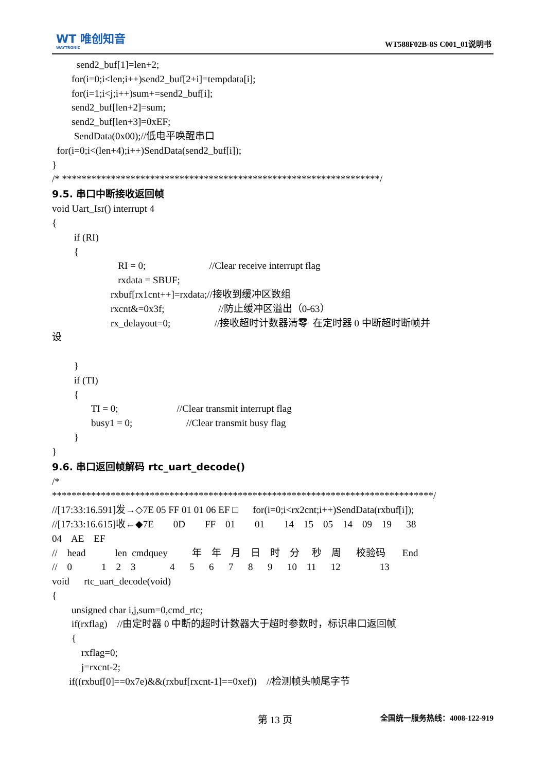WT 唯创知音
WAYTRONIC
WT588F02B-8S C001_01说明书
send2_buf[1]=len+2;
for(i=0;i<len;i++)send2_buf[2+i]=tempdata[i];
for(i=1;i<j;i++)sum+=send2_buf[i];
send2_buf[len+2]=sum;
send2_buf[len+3]=0xEF;
SendData(0x00);//低电平唤醒串口
for(i=0;i<(len+4);i++)SendData(send2_buf[i]);
}
/* *****************************************************************/
9.5. 串口中断接收返回帧
void Uart_Isr() interrupt 4
{
if (RI)
{
RI = 0; //Clear receive interrupt flag
rxdata = SBUF;
rxbuf[rx1cnt++]=rxdata;//接收到缓冲区数组
rxcnt&=0x3f; //防止缓冲区溢出（0-63）
rx_delayout=0; //接收超时计数器清零 在定时器 0 中断超时断帧并
设
}
if (TI)
{
TI = 0; //Clear transmit interrupt flag
busy1 = 0; //Clear transmit busy flag
}
}
9.6. 串口返回帧解码 rtc_uart_decode()
/*
******************************************************************************/
//[17:33:16.591]发→◇7E 05 FF 01 01 06 EF □ for(i=0;i<rx2cnt;i++)SendData(rxbuf[i]);
//[17:33:16.615]收←◆7E 0D FF 01 01 14 15 05 14 09 19 38
04 AE EF
// head len cmdquey 年 年 月 日 时 分 秒 周 校验码 End
// 0 1 2 3 4 5 6 7 8 9 10 11 12 13
void rtc_uart_decode(void)
{
unsigned char i,j,sum=0,cmd_rtc;
if(rxflag) //由定时器 0 中断的超时计数器大于超时参数时，标识串口返回帧
{
rxflag=0;
j=rxcnt-2;
if((rxbuf[0]==0x7e)&&(rxbuf[rxcnt-1]==0xef)) //检测帧头帧尾字节
第 13 页 全国统一服务热线：4008-122-919